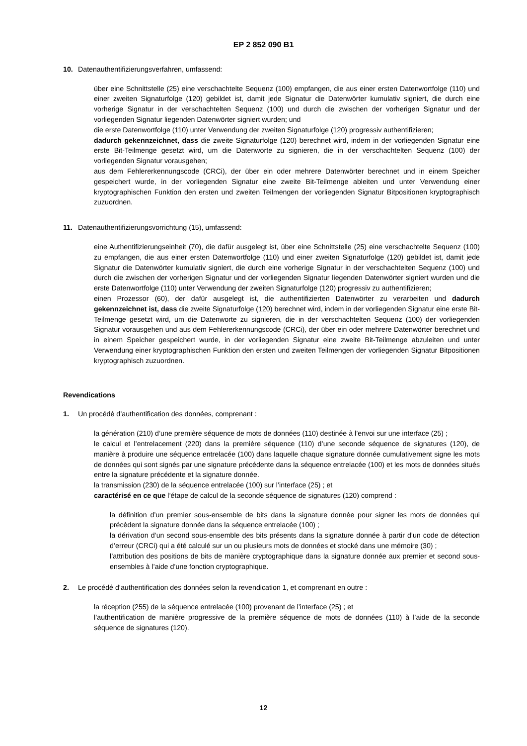EP 2 852 090 B1
10. Datenauthentifizierungsverfahren, umfassend:
über eine Schnittstelle (25) eine verschachtelte Sequenz (100) empfangen, die aus einer ersten Datenwortfolge (110) und einer zweiten Signaturfolge (120) gebildet ist, damit jede Signatur die Datenwörter kumulativ signiert, die durch eine vorherige Signatur in der verschachtelten Sequenz (100) und durch die zwischen der vorherigen Signatur und der vorliegenden Signatur liegenden Datenwörter signiert wurden; und
die erste Datenwortfolge (110) unter Verwendung der zweiten Signaturfolge (120) progressiv authentifizieren;
dadurch gekennzeichnet, dass die zweite Signaturfolge (120) berechnet wird, indem in der vorliegenden Signatur eine erste Bit-Teilmenge gesetzt wird, um die Datenworte zu signieren, die in der verschachtelten Sequenz (100) der vorliegenden Signatur vorausgehen;
aus dem Fehlererkennungscode (CRCi), der über ein oder mehrere Datenwörter berechnet und in einem Speicher gespeichert wurde, in der vorliegenden Signatur eine zweite Bit-Teilmenge ableiten und unter Verwendung einer kryptographischen Funktion den ersten und zweiten Teilmengen der vorliegenden Signatur Bitpositionen kryptographisch zuzuordnen.
11. Datenauthentifizierungsvorrichtung (15), umfassend:
eine Authentifizierungseinheit (70), die dafür ausgelegt ist, über eine Schnittstelle (25) eine verschachtelte Sequenz (100) zu empfangen, die aus einer ersten Datenwortfolge (110) und einer zweiten Signaturfolge (120) gebildet ist, damit jede Signatur die Datenwörter kumulativ signiert, die durch eine vorherige Signatur in der verschachtelten Sequenz (100) und durch die zwischen der vorherigen Signatur und der vorliegenden Signatur liegenden Datenwörter signiert wurden und die erste Datenwortfolge (110) unter Verwendung der zweiten Signaturfolge (120) progressiv zu authentifizieren;
einen Prozessor (60), der dafür ausgelegt ist, die authentifizierten Datenwörter zu verarbeiten und dadurch gekennzeichnet ist, dass die zweite Signaturfolge (120) berechnet wird, indem in der vorliegenden Signatur eine erste Bit-Teilmenge gesetzt wird, um die Datenworte zu signieren, die in der verschachtelten Sequenz (100) der vorliegenden Signatur vorausgehen und aus dem Fehlererkennungscode (CRCi), der über ein oder mehrere Datenwörter berechnet und in einem Speicher gespeichert wurde, in der vorliegenden Signatur eine zweite Bit-Teilmenge abzuleiten und unter Verwendung einer kryptographischen Funktion den ersten und zweiten Teilmengen der vorliegenden Signatur Bitpositionen kryptographisch zuzuordnen.
Revendications
1. Un procédé d’authentification des données, comprenant :
la génération (210) d’une première séquence de mots de données (110) destinée à l’envoi sur une interface (25) ;
le calcul et l’entrelacement (220) dans la première séquence (110) d’une seconde séquence de signatures (120), de manière à produire une séquence entrelacée (100) dans laquelle chaque signature donnée cumulativement signe les mots de données qui sont signés par une signature précédente dans la séquence entrelacée (100) et les mots de données situés entre la signature précédente et la signature donnée.
la transmission (230) de la séquence entrelacée (100) sur l’interface (25) ; et
caractérisé en ce que l’étape de calcul de la seconde séquence de signatures (120) comprend :
la définition d’un premier sous-ensemble de bits dans la signature donnée pour signer les mots de données qui précèdent la signature donnée dans la séquence entrelacée (100) ;
la dérivation d’un second sous-ensemble des bits présents dans la signature donnée à partir d’un code de détection d’erreur (CRCi) qui a été calculé sur un ou plusieurs mots de données et stocké dans une mémoire (30) ;
l’attribution des positions de bits de manière cryptographique dans la signature donnée aux premier et second sous-ensembles à l’aide d’une fonction cryptographique.
2. Le procédé d’authentification des données selon la revendication 1, et comprenant en outre :
la réception (255) de la séquence entrelacée (100) provenant de l’interface (25) ; et
l’authentification de manière progressive de la première séquence de mots de données (110) à l’aide de la seconde séquence de signatures (120).
12